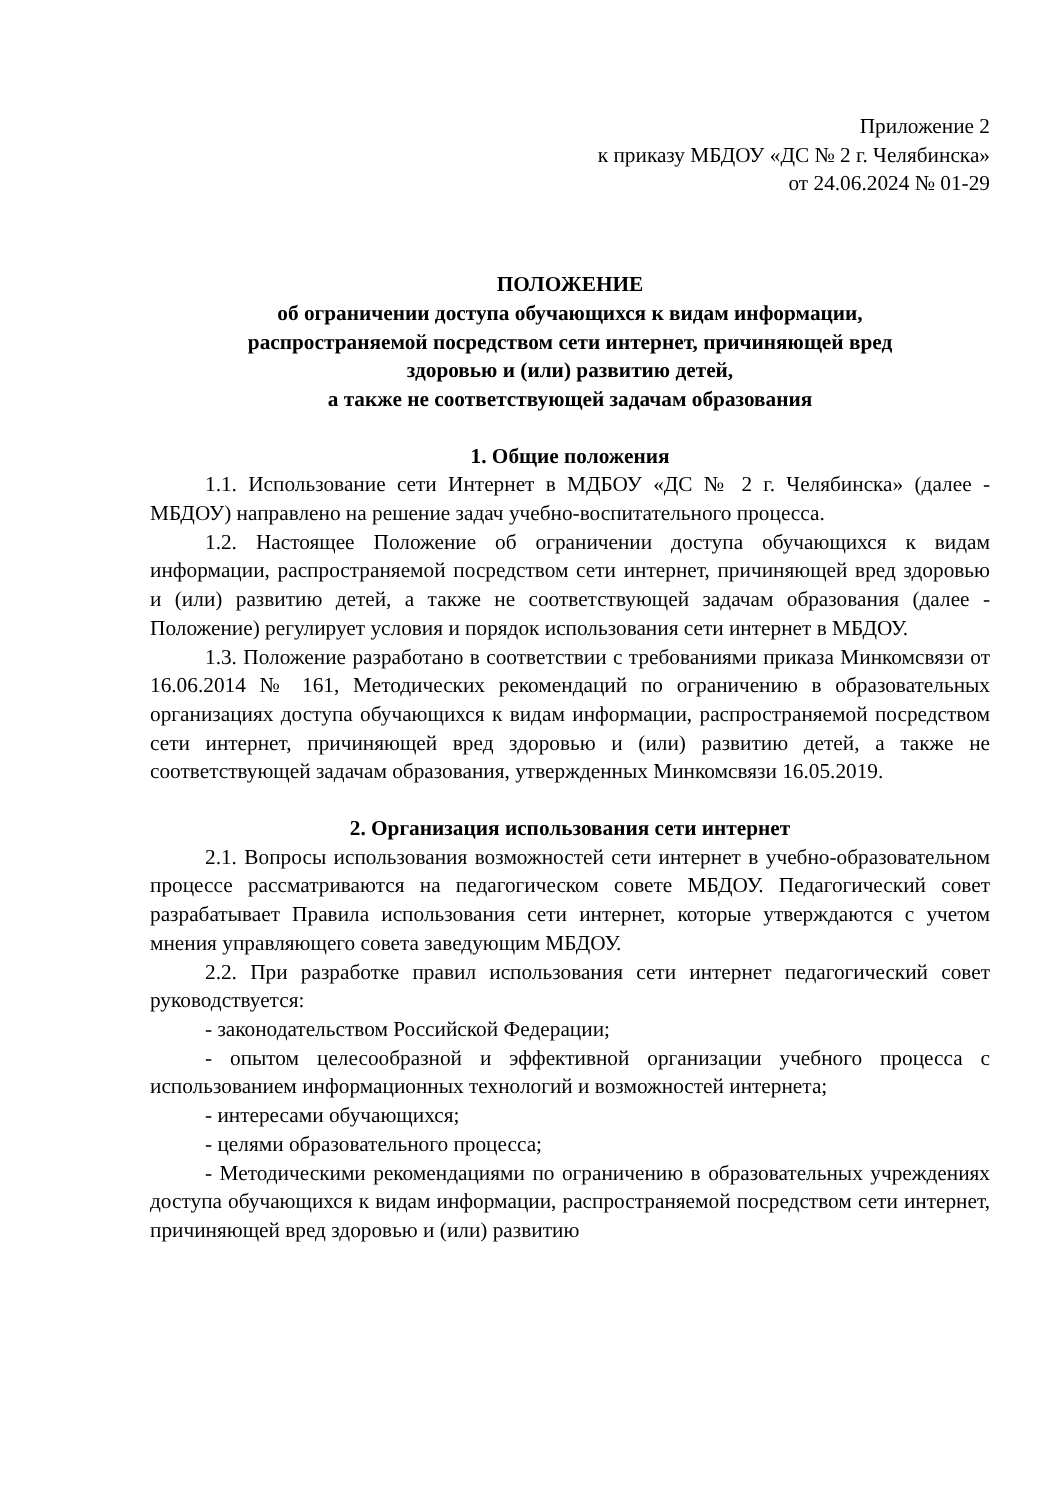Приложение 2
к приказу МБДОУ «ДС № 2 г. Челябинска»
от 24.06.2024 № 01-29
ПОЛОЖЕНИЕ
об ограничении доступа обучающихся к видам информации,
распространяемой посредством сети интернет, причиняющей вред
здоровью и (или) развитию детей,
а также не соответствующей задачам образования
1. Общие положения
1.1. Использование сети Интернет в МДБОУ «ДС № 2 г. Челябинска» (далее - МБДОУ) направлено на решение задач учебно-воспитательного процесса.
1.2. Настоящее Положение об ограничении доступа обучающихся к видам информации, распространяемой посредством сети интернет, причиняющей вред здоровью и (или) развитию детей, а также не соответствующей задачам образования (далее - Положение) регулирует условия и порядок использования сети интернет в МБДОУ.
1.3. Положение разработано в соответствии с требованиями приказа Минкомсвязи от 16.06.2014 № 161, Методических рекомендаций по ограничению в образовательных организациях доступа обучающихся к видам информации, распространяемой посредством сети интернет, причиняющей вред здоровью и (или) развитию детей, а также не соответствующей задачам образования, утвержденных Минкомсвязи 16.05.2019.
2. Организация использования сети интернет
2.1. Вопросы использования возможностей сети интернет в учебно-образовательном процессе рассматриваются на педагогическом совете МБДОУ. Педагогический совет разрабатывает Правила использования сети интернет, которые утверждаются с учетом мнения управляющего совета заведующим МБДОУ.
2.2. При разработке правил использования сети интернет педагогический совет руководствуется:
- законодательством Российской Федерации;
- опытом целесообразной и эффективной организации учебного процесса с использованием информационных технологий и возможностей интернета;
- интересами обучающихся;
- целями образовательного процесса;
- Методическими рекомендациями по ограничению в образовательных учреждениях доступа обучающихся к видам информации, распространяемой посредством сети интернет, причиняющей вред здоровью и (или) развитию